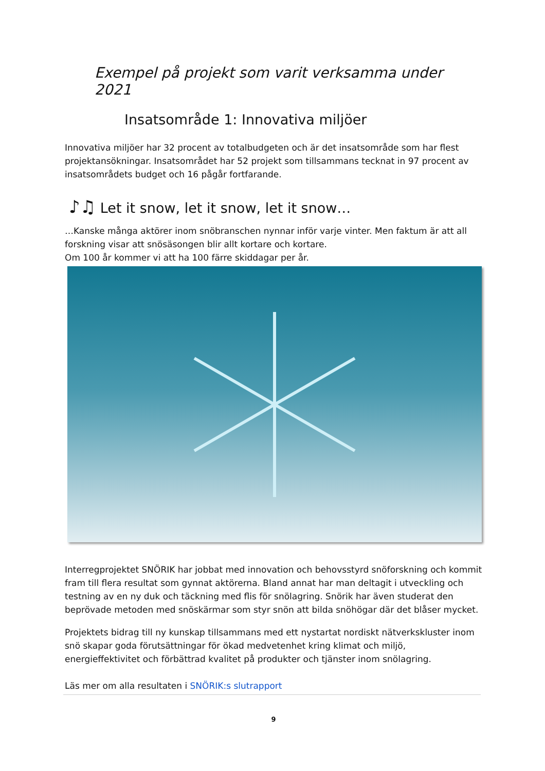Exempel på projekt som varit verksamma under 2021
Insatsområde 1: Innovativa miljöer
Innovativa miljöer har 32 procent av totalbudgeten och är det insatsområde som har flest projektansökningar. Insatsområdet har 52 projekt som tillsammans tecknat in 97 procent av insatsområdets budget och 16 pågår fortfarande.
♪♫ Let it snow, let it snow, let it snow…
…Kanske många aktörer inom snöbranschen nynnar inför varje vinter. Men faktum är att all forskning visar att snösäsongen blir allt kortare och kortare.
Om 100 år kommer vi att ha 100 färre skiddagar per år.
Interregprojektet SNÖRIK har jobbat med innovation och behovsstyrd snöforskning och kommit fram till flera resultat som gynnat aktörerna. Bland annat har man deltagit i utveckling och testning av en ny duk och täckning med flis för snölagring. Snörik har även studerat den beprövade metoden med snöskärmar som styr snön att bilda snöhögar där det blåser mycket.
Projektets bidrag till ny kunskap tillsammans med ett nystartat nordiskt nätverkskluster inom snö skapar goda förutsättningar för ökad medvetenhet kring klimat och miljö, energieffektivitet och förbättrad kvalitet på produkter och tjänster inom snölagring.
Läs mer om alla resultaten i SNÖRIK:s slutrapport
9